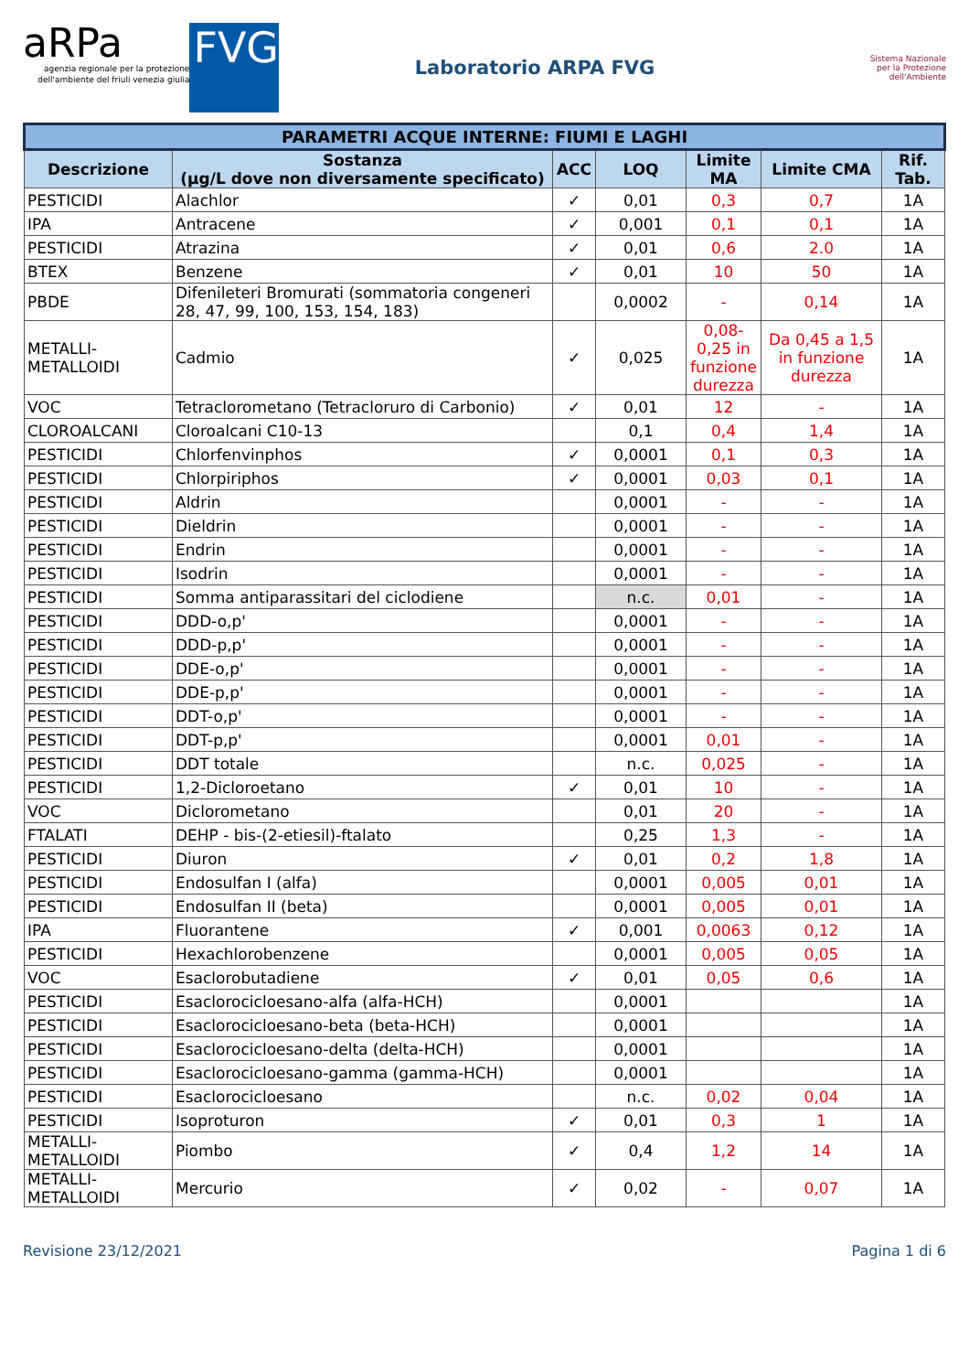aRPa
agenzia regionale per la protezione dell'ambiente del friuli venezia giulia
FVG
Laboratorio ARPA FVG
Sistema Nazionale
per la Protezione
dell'Ambiente
| PARAMETRI ACQUE INTERNE: FIUMI E LAGHI | | | | | | |
| --- | --- | --- | --- | --- | --- | --- |
| Descrizione | Sostanza (µg/L dove non diversamente specificato) | ACC | LOQ | Limite MA | Limite CMA | Rif. Tab. |
| PESTICIDI | Alachlor | ✓ | 0,01 | 0,3 | 0,7 | 1A |
| IPA | Antracene | ✓ | 0,001 | 0,1 | 0,1 | 1A |
| PESTICIDI | Atrazina | ✓ | 0,01 | 0,6 | 2.0 | 1A |
| BTEX | Benzene | ✓ | 0,01 | 10 | 50 | 1A |
| PBDE | Difenileteri Bromurati (sommatoria congeneri 28, 47, 99, 100, 153, 154, 183) | | 0,0002 | - | 0,14 | 1A |
| METALLI- METALLOIDI | Cadmio | ✓ | 0,025 | 0,08- 0,25 in funzione durezza | Da 0,45 a 1,5 in funzione durezza | 1A |
| VOC | Tetraclorometano (Tetracloruro di Carbonio) | ✓ | 0,01 | 12 | - | 1A |
| CLOROALCANI | Cloroalcani C10-13 | | 0,1 | 0,4 | 1,4 | 1A |
| PESTICIDI | Chlorfenvinphos | ✓ | 0,0001 | 0,1 | 0,3 | 1A |
| PESTICIDI | Chlorpiriphos | ✓ | 0,0001 | 0,03 | 0,1 | 1A |
| PESTICIDI | Aldrin | | 0,0001 | - | - | 1A |
| PESTICIDI | Dieldrin | | 0,0001 | - | - | 1A |
| PESTICIDI | Endrin | | 0,0001 | - | - | 1A |
| PESTICIDI | Isodrin | | 0,0001 | - | - | 1A |
| PESTICIDI | Somma antiparassitari del ciclodiene | | n.c. | 0,01 | - | 1A |
| PESTICIDI | DDD-o,p' | | 0,0001 | - | - | 1A |
| PESTICIDI | DDD-p,p' | | 0,0001 | - | - | 1A |
| PESTICIDI | DDE-o,p' | | 0,0001 | - | - | 1A |
| PESTICIDI | DDE-p,p' | | 0,0001 | - | - | 1A |
| PESTICIDI | DDT-o,p' | | 0,0001 | - | - | 1A |
| PESTICIDI | DDT-p,p' | | 0,0001 | 0,01 | - | 1A |
| PESTICIDI | DDT totale | | n.c. | 0,025 | - | 1A |
| PESTICIDI | 1,2-Dicloroetano | ✓ | 0,01 | 10 | - | 1A |
| VOC | Diclorometano | | 0,01 | 20 | - | 1A |
| FTALATI | DEHP - bis-(2-etiesil)-ftalato | | 0,25 | 1,3 | - | 1A |
| PESTICIDI | Diuron | ✓ | 0,01 | 0,2 | 1,8 | 1A |
| PESTICIDI | Endosulfan I (alfa) | | 0,0001 | 0,005 | 0,01 | 1A |
| PESTICIDI | Endosulfan II (beta) | | 0,0001 | 0,005 | 0,01 | 1A |
| IPA | Fluorantene | ✓ | 0,001 | 0,0063 | 0,12 | 1A |
| PESTICIDI | Hexachlorobenzene | | 0,0001 | 0,005 | 0,05 | 1A |
| VOC | Esaclorobutadiene | ✓ | 0,01 | 0,05 | 0,6 | 1A |
| PESTICIDI | Esaclorocicloesano-alfa (alfa-HCH) | | 0,0001 | | | 1A |
| PESTICIDI | Esaclorocicloesano-beta (beta-HCH) | | 0,0001 | | | 1A |
| PESTICIDI | Esaclorocicloesano-delta (delta-HCH) | | 0,0001 | | | 1A |
| PESTICIDI | Esaclorocicloesano-gamma (gamma-HCH) | | 0,0001 | | | 1A |
| PESTICIDI | Esaclorocicloesano | | n.c. | 0,02 | 0,04 | 1A |
| PESTICIDI | Isoproturon | ✓ | 0,01 | 0,3 | 1 | 1A |
| METALLI- METALLOIDI | Piombo | ✓ | 0,4 | 1,2 | 14 | 1A |
| METALLI- METALLOIDI | Mercurio | ✓ | 0,02 | - | 0,07 | 1A |
Revisione 23/12/2021 Pagina 1 di 6